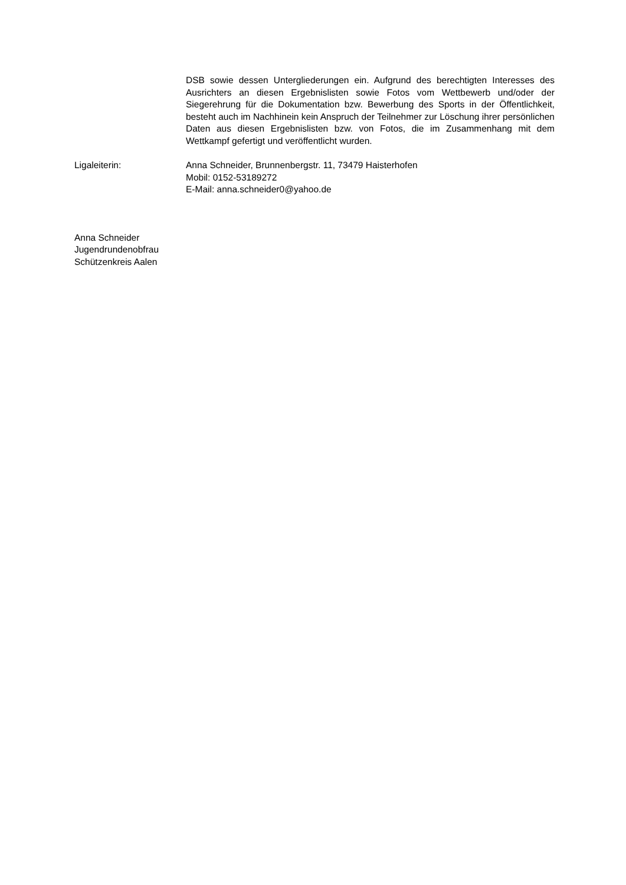DSB sowie dessen Untergliederungen ein. Aufgrund des berechtigten Interesses des Ausrichters an diesen Ergebnislisten sowie Fotos vom Wettbewerb und/oder der Siegerehrung für die Dokumentation bzw. Bewerbung des Sports in der Öffentlichkeit, besteht auch im Nachhinein kein Anspruch der Teilnehmer zur Löschung ihrer persönlichen Daten aus diesen Ergebnislisten bzw. von Fotos, die im Zusammenhang mit dem Wettkampf gefertigt und veröffentlicht wurden.
Ligaleiterin: Anna Schneider, Brunnenbergstr. 11, 73479 Haisterhofen
Mobil: 0152-53189272
E-Mail: anna.schneider0@yahoo.de
Anna Schneider
Jugendrundenobfrau
Schützenkreis Aalen